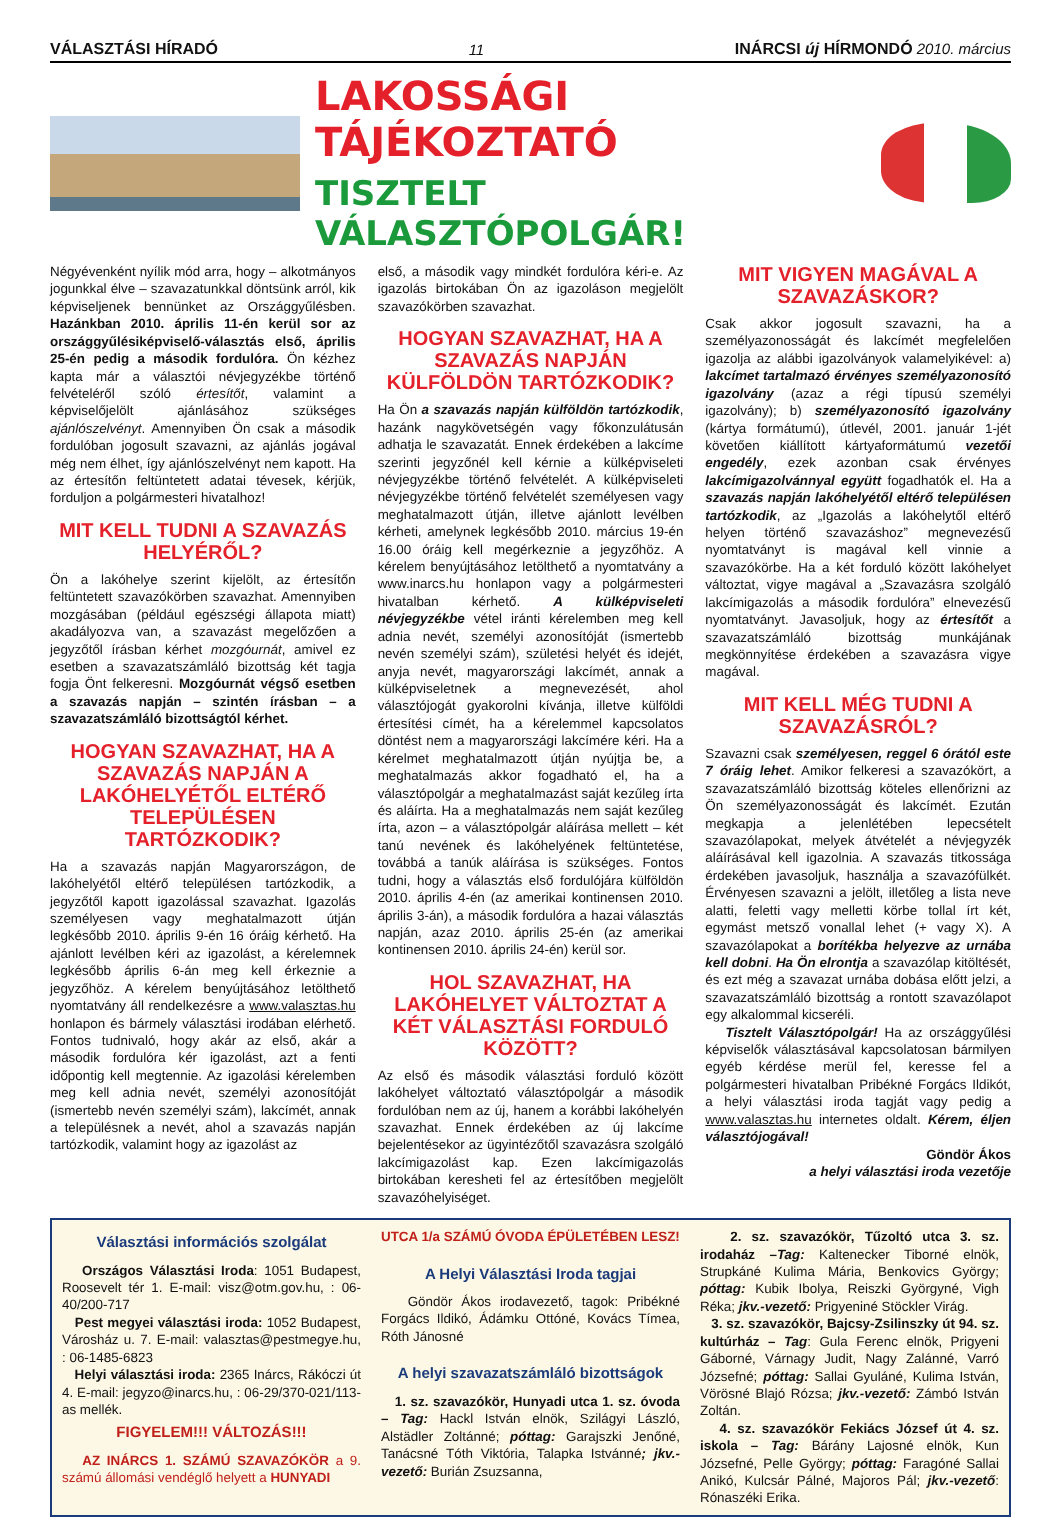VÁLASZTÁSI HÍRADÓ 11 INÁRCSI új HÍRMONDÓ 2010. március
LAKOSSÁGI TÁJÉKOZTATÓ
TISZTELT VÁLASZTÓPOLGÁR!
Négyévenként nyílik mód arra, hogy – alkotmányos jogunkkal élve – szavazatunkkal döntsünk arról, kik képviseljenek bennünket az Országgyűlésben. Hazánkban 2010. április 11-én kerül sor az országgyűlésiképviselő-választás első, április 25-én pedig a második fordulóra. Ön kézhez kapta már a választói névjegyzékbe történő felvételéről szóló értesítőt, valamint a képviselőjelölt ajánlásához szükséges ajánlószelvényt. Amennyiben Ön csak a második fordulóban jogosult szavazni, az ajánlás jogával még nem élhet, így ajánlószelvényt nem kapott. Ha az értesítőn feltüntetett adatai tévesek, kérjük, forduljon a polgármesteri hivatalhoz!
MIT KELL TUDNI A SZAVAZÁS HELYÉRŐL?
Ön a lakóhelye szerint kijelölt, az értesítőn feltüntetett szavazókörben szavazhat. Amennyiben mozgásában (például egészségi állapota miatt) akadályozva van, a szavazást megelőzően a jegyzőtől írásban kérhet mozgóurnát, amivel ez esetben a szavazatszámláló bizottság két tagja fogja Önt felkeresni. Mozgóurnát végső esetben a szavazás napján – szintén írásban – a szavazatszámláló bizottságtól kérhet.
HOGYAN SZAVAZHAT, HA A SZAVAZÁS NAPJÁN A LAKÓHELYÉTŐL ELTÉRŐ TELEPÜLÉSEN TARTÓZKODIK?
Ha a szavazás napján Magyarországon, de lakóhelyétől eltérő településen tartózkodik, a jegyzőtől kapott igazolással szavazhat. Igazolás személyesen vagy meghatalmazott útján legkésőbb 2010. április 9-én 16 óráig kérhető. Ha ajánlott levélben kéri az igazolást, a kérelemnek legkésőbb április 6-án meg kell érkeznie a jegyzőhöz. A kérelem benyújtásához letölthető nyomtatvány áll rendelkezésre a www.valasztas.hu honlapon és bármely választási irodában elérhető. Fontos tudnivaló, hogy akár az első, akár a második fordulóra kér igazolást, azt a fenti időpontig kell megtennie. Az igazolási kérelemben meg kell adnia nevét, személyi azonosítóját (ismertebb nevén személyi szám), lakcímét, annak a településnek a nevét, ahol a szavazás napján tartózkodik, valamint hogy az igazolást az
első, a második vagy mindkét fordulóra kéri-e. Az igazolás birtokában Ön az igazoláson megjelölt szavazókörben szavazhat.
HOGYAN SZAVAZHAT, HA A SZAVAZÁS NAPJÁN KÜLFÖLDÖN TARTÓZKODIK?
Ha Ön a szavazás napján külföldön tartózkodik, hazánk nagykövetségén vagy főkonzulátusán adhatja le szavazatát. Ennek érdekében a lakcíme szerinti jegyzőnél kell kérnie a külképviseleti névjegyzékbe történő felvételét. A külképviseleti névjegyzékbe történő felvételét személyesen vagy meghatalmazott útján, illetve ajánlott levélben kérheti, amelynek legkésőbb 2010. március 19-én 16.00 óráig kell megérkeznie a jegyzőhöz. A kérelem benyújtásához letölthető a nyomtatvány a www.inarcs.hu honlapon vagy a polgármesteri hivatalban kérhető. A külképviseleti névjegyzékbe vétel iránti kérelemben meg kell adnia nevét, személyi azonosítóját (ismertebb nevén személyi szám), születési helyét és idejét, anyja nevét, magyarországi lakcímét, annak a külképviseletnek a megnevezését, ahol választójogát gyakorolni kívánja, illetve külföldi értesítési címét, ha a kérelemmel kapcsolatos döntést nem a magyarországi lakcímére kéri. Ha a kérelmet meghatalmazott útján nyújtja be, a meghatalmazás akkor fogadható el, ha a választópolgár a meghatalmazást saját kezűleg írta és aláírta. Ha a meghatalmazás nem saját kezűleg írta, azon – a választópolgár aláírása mellett – két tanú nevének és lakóhelyének feltüntetése, továbbá a tanúk aláírása is szükséges. Fontos tudni, hogy a választás első fordulójára külföldön 2010. április 4-én (az amerikai kontinensen 2010. április 3-án), a második fordulóra a hazai választás napján, azaz 2010. április 25-én (az amerikai kontinensen 2010. április 24-én) kerül sor.
HOL SZAVAZHAT, HA LAKÓHELYET VÁLTOZTAT A KÉT VÁLASZTÁSI FORDULÓ KÖZÖTT?
Az első és második választási forduló között lakóhelyet változtató választópolgár a második fordulóban nem az új, hanem a korábbi lakóhelyén szavazhat. Ennek érdekében az új lakcíme bejelentésekor az ügyintézőtől szavazásra szolgáló lakcímigazolást kap. Ezen lakcímigazolás birtokában keresheti fel az értesítőben megjelölt szavazóhelyiséget.
MIT VIGYEN MAGÁVAL A SZAVAZÁSKOR?
Csak akkor jogosult szavazni, ha a személyazonosságát és lakcímét megfelelően igazolja az alábbi igazolványok valamelyikével: a) lakcímet tartalmazó érvényes személyazonosító igazolvány (azaz a régi típusú személyi igazolvány); b) személyazonosító igazolvány (kártya formátumú), útlevél, 2001. január 1-jét követően kiállított kártyaformátumú vezetői engedély, ezek azonban csak érvényes lakcímigazolvánnyal együtt fogadhatók el. Ha a szavazás napján lakóhelyétől eltérő településen tartózkodik, az „Igazolás a lakóhelytől eltérő helyen történő szavazáshoz” megnevezésű nyomtatványt is magával kell vinnie a szavazókörbe. Ha a két forduló között lakóhelyet változtat, vigye magával a „Szavazásra szolgáló lakcímigazolás a második fordulóra” elnevezésű nyomtatványt. Javasoljuk, hogy az értesítőt a szavazatszámláló bizottság munkájának megkönnyítése érdekében a szavazásra vigye magával.
MIT KELL MÉG TUDNI A SZAVAZÁSRÓL?
Szavazni csak személyesen, reggel 6 órától este 7 óráig lehet. Amikor felkeresi a szavazókört, a szavazatszámláló bizottság köteles ellenőrizni az Ön személyazonosságát és lakcímét. Ezután megkapja a jelenlétében lepecsételt szavazólapokat, melyek átvételét a névjegyzék aláírásával kell igazolnia. A szavazás titkossága érdekében javasoljuk, használja a szavazófülkét. Érvényesen szavazni a jelölt, illetőleg a lista neve alatti, feletti vagy melletti körbe tollal írt két, egymást metsző vonallal lehet (+ vagy X). A szavazólapokat a borítékba helyezve az urnába kell dobni. Ha Ön elrontja a szavazólap kitöltését, és ezt még a szavazat urnába dobása előtt jelzi, a szavazatszámláló bizottság a rontott szavazólapot egy alkalommal kicseréli.
Tisztelt Választópolgár! Ha az országgyűlési képviselők választásával kapcsolatosan bármilyen egyéb kérdése merül fel, keresse fel a polgármesteri hivatalban Pribékné Forgács Ildikót, a helyi választási iroda tagját vagy pedig a www.valasztas.hu internetes oldalt. Kérem, éljen választójogával!
Göndör Ákos
a helyi választási iroda vezetője
Választási információs szolgálat
Országos Választási Iroda: 1051 Budapest, Roosevelt tér 1. E-mail: visz@otm.gov.hu, : 06-40/200-717
Pest megyei választási iroda: 1052 Budapest, Városház u. 7. E-mail: valasztas@pestmegye.hu, : 06-1485-6823
Helyi választási iroda: 2365 Inárcs, Rákóczi út 4. E-mail: jegyzo@inarcs.hu, : 06-29/370-021/113-as mellék.
FIGYELEM!!! VÁLTOZÁS!!!
AZ INÁRCS 1. SZÁMÚ SZAVAZÓKÖR a 9. számú állomási vendéglő helyett a HUNYADI
UTCA 1/a SZÁMÚ ÓVODA ÉPÜLETÉBEN LESZ!
A Helyi Választási Iroda tagjai
Göndör Ákos irodavezető, tagok: Pribékné Forgács Ildikó, Ádámku Ottóné, Kovács Tímea, Róth Jánosné
A helyi szavazatszámláló bizottságok
1. sz. szavazókör, Hunyadi utca 1. sz. óvoda – Tag: Hackl István elnök, Szilágyi László, Alstädler Zoltánné; póttag: Garajszki Jenőné, Tanácsné Tóth Viktória, Talapka Istvánné; jkv.-vezető: Burián Zsuzsanna,
2. sz. szavazókör, Tűzoltó utca 3. sz. irodaház –Tag: Kaltenecker Tiborné elnök, Strupkáné Kulima Mária, Benkovics György; póttag: Kubik Ibolya, Reiszki Györgyné, Vigh Réka; jkv.-vezető: Prigyeniné Stöckler Virág.
3. sz. szavazókör, Bajcsy-Zsilinszky út 94. sz. kultúrház – Tag: Gula Ferenc elnök, Prigyeni Gáborné, Várnagy Judit, Nagy Zalánné, Varró Józsefné; póttag: Sallai Gyuláné, Kulima István, Vörösné Blajó Rózsa; jkv.-vezető: Zámbó István Zoltán.
4. sz. szavazókör Fekiács József út 4. sz. iskola – Tag: Bárány Lajosné elnök, Kun Józsefné, Pelle György; póttag: Faragóné Sallai Anikó, Kulcsár Pálné, Majoros Pál; jkv.-vezető: Rónaszéki Erika.